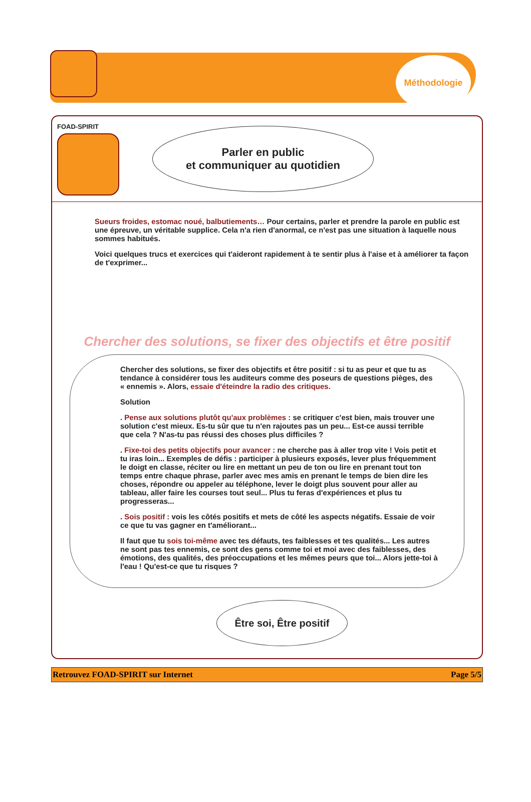Méthodologie
FOAD-SPIRIT
Parler en public
et communiquer au quotidien
Sueurs froides, estomac noué, balbutiements… Pour certains, parler et prendre la parole en public est une épreuve, un véritable supplice. Cela n'a rien d'anormal, ce n'est pas une situation à laquelle nous sommes habitués.
Voici quelques trucs et exercices qui t'aideront rapidement à te sentir plus à l'aise et à améliorer ta façon de t'exprimer...
Chercher des solutions, se fixer des objectifs et être positif
Chercher des solutions, se fixer des objectifs et être positif : si tu as peur et que tu as tendance à considérer tous les auditeurs comme des poseurs de questions pièges, des « ennemis ». Alors, essaie d'éteindre la radio des critiques.
Solution
. Pense aux solutions plutôt qu'aux problèmes : se critiquer c'est bien, mais trouver une solution c'est mieux. Es-tu sûr que tu n'en rajoutes pas un peu... Est-ce aussi terrible que cela ? N'as-tu pas réussi des choses plus difficiles ?
. Fixe-toi des petits objectifs pour avancer : ne cherche pas à aller trop vite ! Vois petit et tu iras loin... Exemples de défis : participer à plusieurs exposés, lever plus fréquemment le doigt en classe, réciter ou lire en mettant un peu de ton ou lire en prenant tout ton temps entre chaque phrase, parler avec mes amis en prenant le temps de bien dire les choses, répondre ou appeler au téléphone, lever le doigt plus souvent pour aller au tableau, aller faire les courses tout seul... Plus tu feras d'expériences et plus tu progresseras...
. Sois positif : vois les côtés positifs et mets de côté les aspects négatifs. Essaie de voir ce que tu vas gagner en t'améliorant...
Il faut que tu sois toi-même avec tes défauts, tes faiblesses et tes qualités... Les autres ne sont pas tes ennemis, ce sont des gens comme toi et moi avec des faiblesses, des émotions, des qualités, des préoccupations et les mêmes peurs que toi... Alors jette-toi à l'eau ! Qu'est-ce que tu risques ?
Être soi, Être positif
Retrouvez FOAD-SPIRIT sur Internet Page 5/5